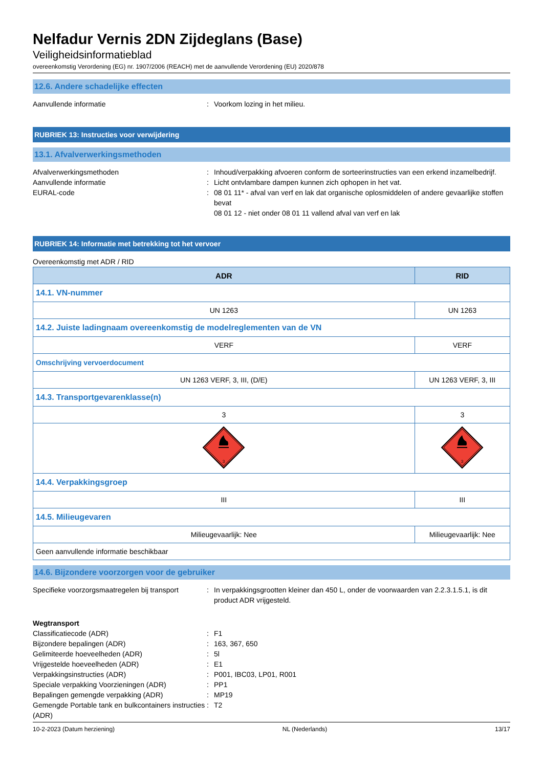Nelfadur Vernis 2DN Zijdeglans (Base)
Veiligheidsinformatieblad
overeenkomstig Verordening (EG) nr. 1907/2006 (REACH) met de aanvullende Verordening (EU) 2020/878
12.6. Andere schadelijke effecten
Aanvullende informatie : Voorkom lozing in het milieu.
RUBRIEK 13: Instructies voor verwijdering
13.1. Afvalverwerkingsmethoden
Afvalverwerkingsmethoden : Inhoud/verpakking afvoeren conform de sorteerinstructies van een erkend inzamelbedrijf.
Aanvullende informatie : Licht ontvlambare dampen kunnen zich ophopen in het vat.
EURAL-code : 08 01 11* - afval van verf en lak dat organische oplosmiddelen of andere gevaarlijke stoffen bevat
08 01 12 - niet onder 08 01 11 vallend afval van verf en lak
RUBRIEK 14: Informatie met betrekking tot het vervoer
Overeenkomstig met ADR / RID
| ADR | RID |
| --- | --- |
| 14.1. VN-nummer | |
| UN 1263 | UN 1263 |
| 14.2. Juiste ladingnaam overeenkomstig de modelreglementen van de VN | |
| VERF | VERF |
| Omschrijving vervoerdocument | |
| UN 1263 VERF, 3, III, (D/E) | UN 1263 VERF, 3, III |
| 14.3. Transportgevarenklasse(n) | |
| 3 | 3 |
| 3 | 3 |
| 14.4. Verpakkingsgroep | |
| III | III |
| 14.5. Milieugevaren | |
| Milieugevaarlijk: Nee | Milieugevaarlijk: Nee |
| Geen aanvullende informatie beschikbaar | |
14.6. Bijzondere voorzorgen voor de gebruiker
Specifieke voorzorgsmaatregelen bij transport
: In verpakkingsgrootten kleiner dan 450 L, onder de voorwaarden van 2.2.3.1.5.1, is dit product ADR vrijgesteld.
Wegtransport
Classificatiecode (ADR) : F1
Bijzondere bepalingen (ADR) : 163, 367, 650
Gelimiteerde hoeveelheden (ADR) : 5l
Vrijgestelde hoeveelheden (ADR) : E1
Verpakkingsinstructies (ADR) : P001, IBC03, LP01, R001
Speciale verpakking Voorzieningen (ADR) : PP1
Bepalingen gemengde verpakking (ADR) : MP19
Gemengde Portable tank en bulkcontainers instructies (ADR)
: T2
10-2-2023 (Datum herziening) NL (Nederlands) 13/17